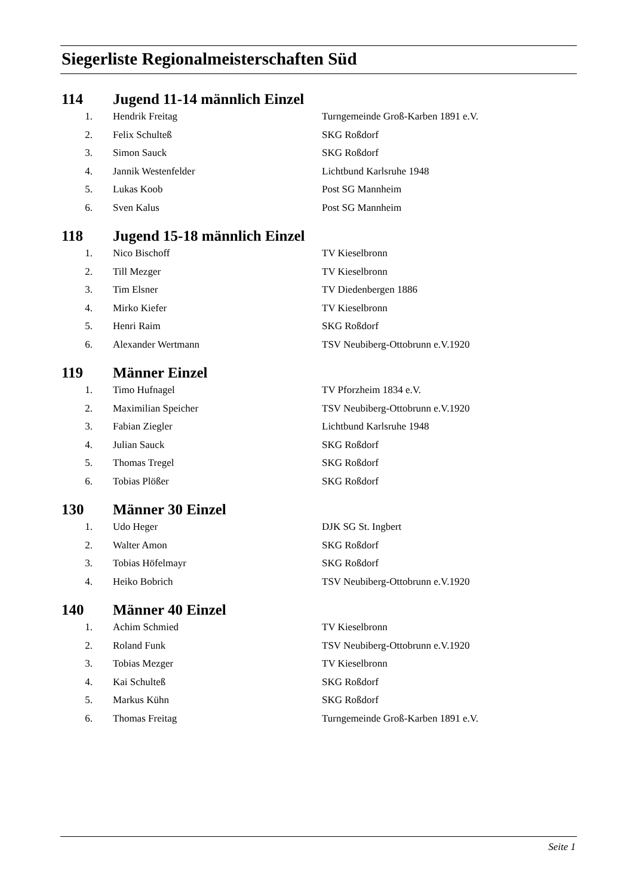Siegerliste Regionalmeisterschaften Süd
| 114 | | Jugend 11-14 männlich Einzel | |
| | 1. | Hendrik Freitag | Turngemeinde Groß-Karben 1891 e.V. |
| | 2. | Felix Schulteß | SKG Roßdorf |
| | 3. | Simon Sauck | SKG Roßdorf |
| | 4. | Jannik Westenfelder | Lichtbund Karlsruhe 1948 |
| | 5. | Lukas Koob | Post SG Mannheim |
| | 6. | Sven Kalus | Post SG Mannheim |
| 118 | | Jugend 15-18 männlich Einzel | |
| | 1. | Nico Bischoff | TV Kieselbronn |
| | 2. | Till Mezger | TV Kieselbronn |
| | 3. | Tim Elsner | TV Diedenbergen 1886 |
| | 4. | Mirko Kiefer | TV Kieselbronn |
| | 5. | Henri Raim | SKG Roßdorf |
| | 6. | Alexander Wertmann | TSV Neubiberg-Ottobrunn e.V.1920 |
| 119 | | Männer Einzel | |
| | 1. | Timo Hufnagel | TV Pforzheim 1834 e.V. |
| | 2. | Maximilian Speicher | TSV Neubiberg-Ottobrunn e.V.1920 |
| | 3. | Fabian Ziegler | Lichtbund Karlsruhe 1948 |
| | 4. | Julian Sauck | SKG Roßdorf |
| | 5. | Thomas Tregel | SKG Roßdorf |
| | 6. | Tobias Plößer | SKG Roßdorf |
| 130 | | Männer 30 Einzel | |
| | 1. | Udo Heger | DJK SG St. Ingbert |
| | 2. | Walter Amon | SKG Roßdorf |
| | 3. | Tobias Höfelmayr | SKG Roßdorf |
| | 4. | Heiko Bobrich | TSV Neubiberg-Ottobrunn e.V.1920 |
| 140 | | Männer 40 Einzel | |
| | 1. | Achim Schmied | TV Kieselbronn |
| | 2. | Roland Funk | TSV Neubiberg-Ottobrunn e.V.1920 |
| | 3. | Tobias Mezger | TV Kieselbronn |
| | 4. | Kai Schulteß | SKG Roßdorf |
| | 5. | Markus Kühn | SKG Roßdorf |
| | 6. | Thomas Freitag | Turngemeinde Groß-Karben 1891 e.V. |
Seite 1